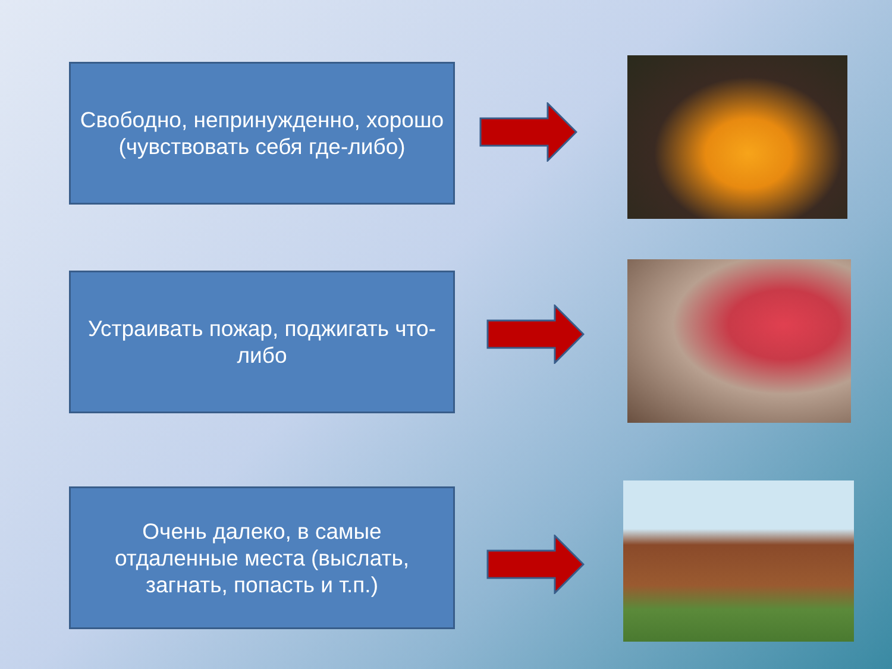Свободно, непринужденно, хорошо
(чувствовать себя где-либо)
Устраивать пожар, поджигать что-
либо
Очень далеко, в самые
отдаленные места (выслать,
загнать, попасть и т.п.)